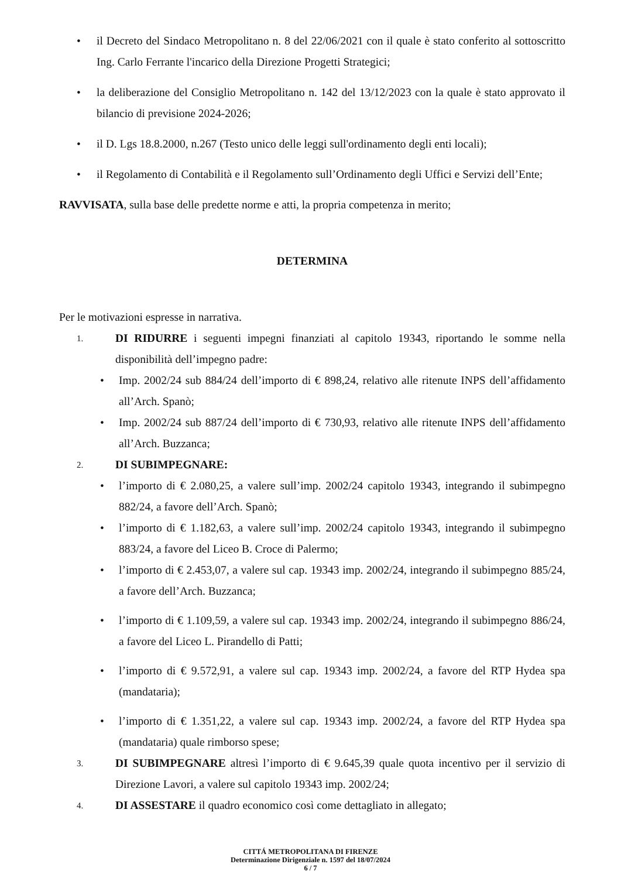• il Decreto del Sindaco Metropolitano n. 8 del 22/06/2021 con il quale è stato conferito al sottoscritto Ing. Carlo Ferrante l'incarico della Direzione Progetti Strategici;
• la deliberazione del Consiglio Metropolitano n. 142 del 13/12/2023 con la quale è stato approvato il bilancio di previsione 2024-2026;
• il D. Lgs 18.8.2000, n.267 (Testo unico delle leggi sull'ordinamento degli enti locali);
• il Regolamento di Contabilità e il Regolamento sull’Ordinamento degli Uffici e Servizi dell’Ente;
RAVVISATA, sulla base delle predette norme e atti, la propria competenza in merito;
DETERMINA
Per le motivazioni espresse in narrativa.
1. DI RIDURRE i seguenti impegni finanziati al capitolo 19343, riportando le somme nella disponibilità dell’impegno padre:
• Imp. 2002/24 sub 884/24 dell’importo di € 898,24, relativo alle ritenute INPS dell’affidamento all’Arch. Spanò;
• Imp. 2002/24 sub 887/24 dell’importo di € 730,93, relativo alle ritenute INPS dell’affidamento all’Arch. Buzzanca;
2. DI SUBIMPEGNARE:
• l’importo di € 2.080,25, a valere sull’imp. 2002/24 capitolo 19343, integrando il subimpegno 882/24, a favore dell’Arch. Spanò;
• l’importo di € 1.182,63, a valere sull’imp. 2002/24 capitolo 19343, integrando il subimpegno 883/24, a favore del Liceo B. Croce di Palermo;
• l’importo di € 2.453,07, a valere sul cap. 19343 imp. 2002/24, integrando il subimpegno 885/24, a favore dell’Arch. Buzzanca;
• l’importo di € 1.109,59, a valere sul cap. 19343 imp. 2002/24, integrando il subimpegno 886/24, a favore del Liceo L. Pirandello di Patti;
• l’importo di € 9.572,91, a valere sul cap. 19343 imp. 2002/24, a favore del RTP Hydea spa (mandataria);
• l’importo di € 1.351,22, a valere sul cap. 19343 imp. 2002/24, a favore del RTP Hydea spa (mandataria) quale rimborso spese;
3. DI SUBIMPEGNARE altresì l’importo di € 9.645,39 quale quota incentivo per il servizio di Direzione Lavori, a valere sul capitolo 19343 imp. 2002/24;
4. DI ASSESTARE il quadro economico così come dettagliato in allegato;
CITTÁ METROPOLITANA DI FIRENZE
Determinazione Dirigenziale n. 1597 del 18/07/2024
6 / 7